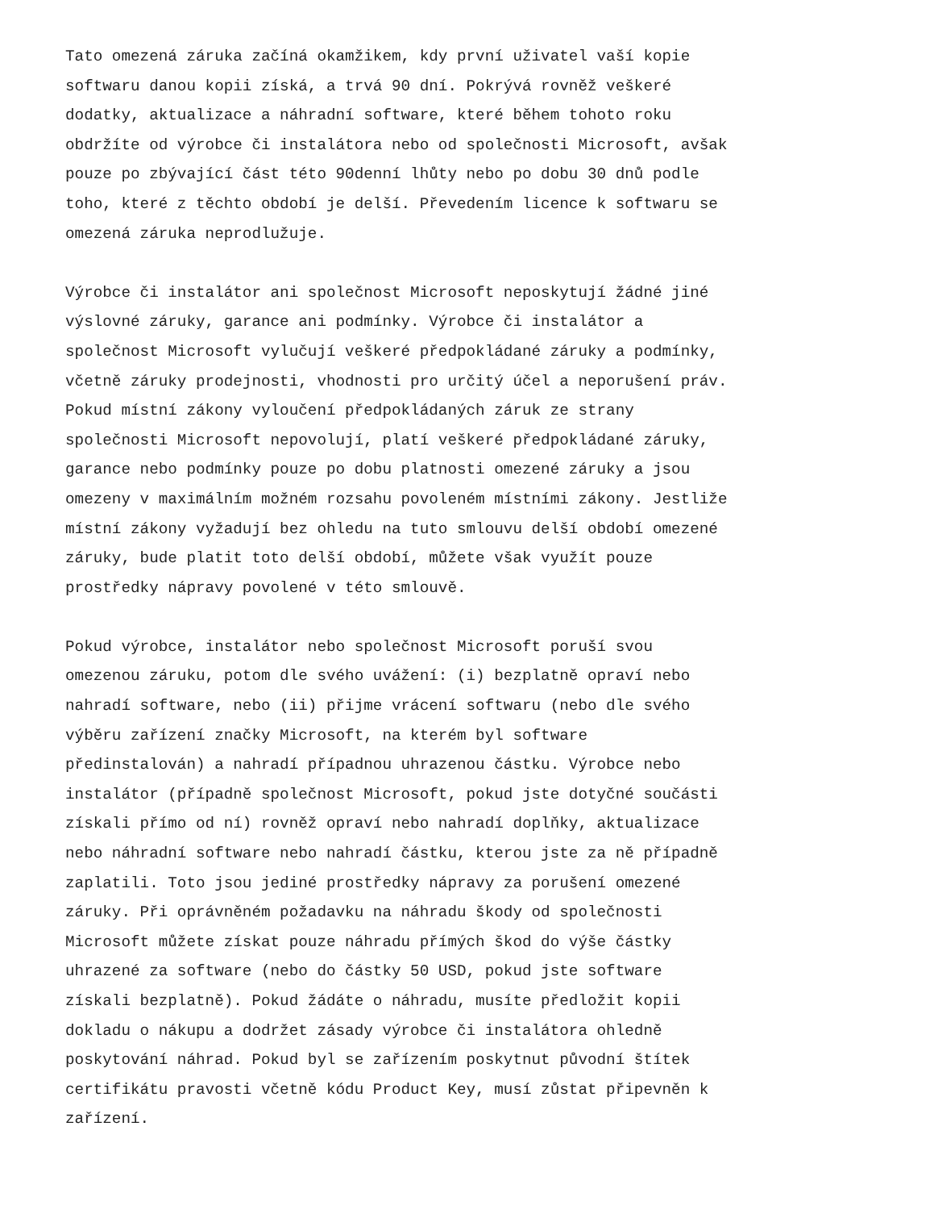Tato omezená záruka začíná okamžikem, kdy první uživatel vaší kopie softwaru danou kopii získá, a trvá 90 dní. Pokrývá rovněž veškeré dodatky, aktualizace a náhradní software, které během tohoto roku obdržíte od výrobce či instalátora nebo od společnosti Microsoft, avšak pouze po zbývající část této 90denní lhůty nebo po dobu 30 dnů podle toho, které z těchto období je delší. Převedením licence k softwaru se omezená záruka neprodlužuje.
Výrobce či instalátor ani společnost Microsoft neposkytují žádné jiné výslovné záruky, garance ani podmínky. Výrobce či instalátor a společnost Microsoft vylučují veškeré předpokládané záruky a podmínky, včetně záruky prodejnosti, vhodnosti pro určitý účel a neporušení práv. Pokud místní zákony vyloučení předpokládaných záruk ze strany společnosti Microsoft nepovolují, platí veškeré předpokládané záruky, garance nebo podmínky pouze po dobu platnosti omezené záruky a jsou omezeny v maximálním možném rozsahu povoleném místními zákony. Jestliže místní zákony vyžadují bez ohledu na tuto smlouvu delší období omezené záruky, bude platit toto delší období, můžete však využít pouze prostředky nápravy povolené v této smlouvě.
Pokud výrobce, instalátor nebo společnost Microsoft poruší svou omezenou záruku, potom dle svého uvážení: (i) bezplatně opraví nebo nahradí software, nebo (ii) přijme vrácení softwaru (nebo dle svého výběru zařízení značky Microsoft, na kterém byl software předinstalován) a nahradí případnou uhrazenou částku. Výrobce nebo instalátor (případně společnost Microsoft, pokud jste dotyčné součásti získali přímo od ní) rovněž opraví nebo nahradí doplňky, aktualizace nebo náhradní software nebo nahradí částku, kterou jste za ně případně zaplatili. Toto jsou jediné prostředky nápravy za porušení omezené záruky. Při oprávněném požadavku na náhradu škody od společnosti Microsoft můžete získat pouze náhradu přímých škod do výše částky uhrazené za software (nebo do částky 50 USD, pokud jste software získali bezplatně). Pokud žádáte o náhradu, musíte předložit kopii dokladu o nákupu a dodržet zásady výrobce či instalátora ohledně poskytování náhrad. Pokud byl se zařízením poskytnut původní štítek certifikátu pravosti včetně kódu Product Key, musí zůstat připevněn k zařízení.